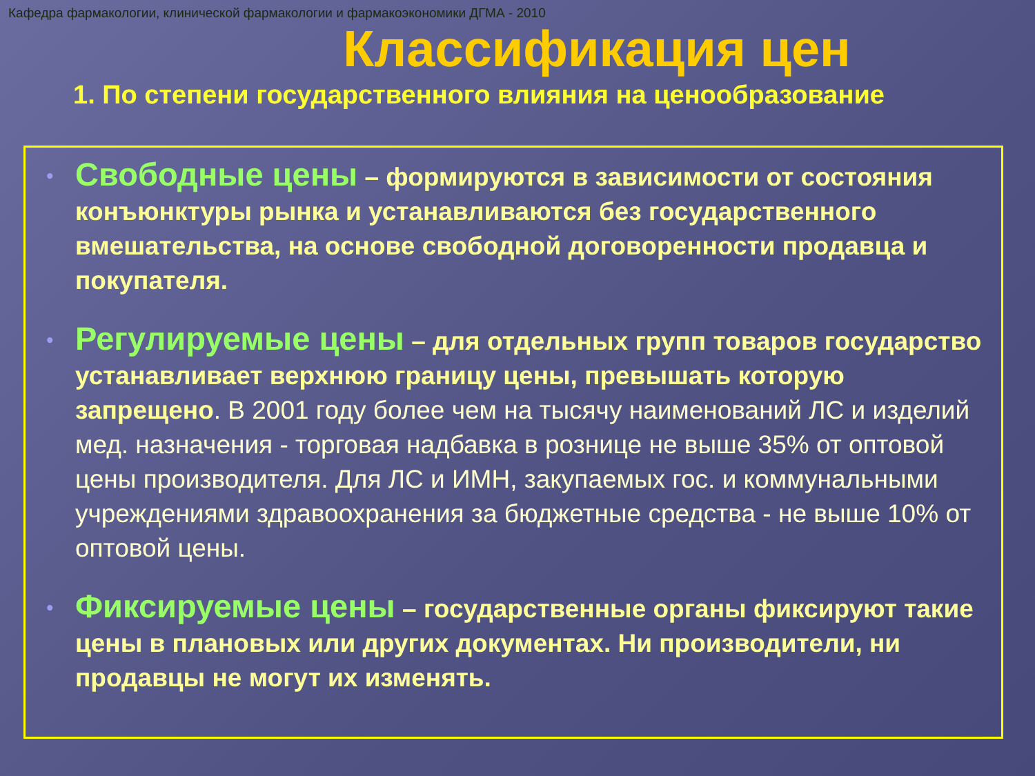Кафедра фармакологии, клинической фармакологии и фармакоэкономики ДГМА - 2010
Классификация цен
1. По степени государственного влияния на ценообразование
•
Свободные цены – формируются в зависимости от состояния конъюнктуры рынка и устанавливаются без государственного вмешательства, на основе свободной договоренности продавца и покупателя.
•
Регулируемые цены – для отдельных групп товаров государство устанавливает верхнюю границу цены, превышать которую запрещено. В 2001 году более чем на тысячу наименований ЛС и изделий мед. назначения - торговая надбавка в рознице не выше 35% от оптовой цены производителя. Для ЛС и ИМН, закупаемых гос. и коммунальными учреждениями здравоохранения за бюджетные средства - не выше 10% от оптовой цены.
•
Фиксируемые цены – государственные органы фиксируют такие цены в плановых или других документах. Ни производители, ни продавцы не могут их изменять.